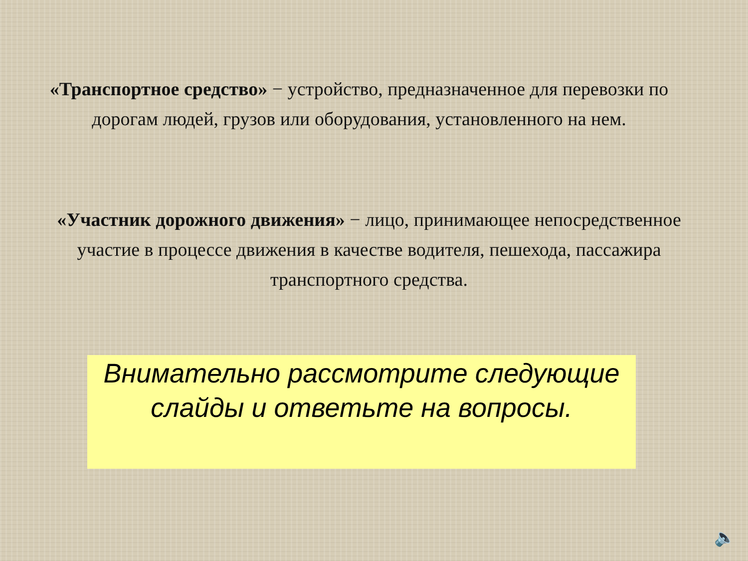«Транспортное средство» − устройство, предназначенное для перевозки по дорогам людей, грузов или оборудования, установленного на нем.
«Участник дорожного движения» − лицо, принимающее непосредственное участие в процессе движения в качестве водителя, пешехода, пассажира транспортного средства.
Внимательно рассмотрите следующие слайды и ответьте на вопросы.
🔈